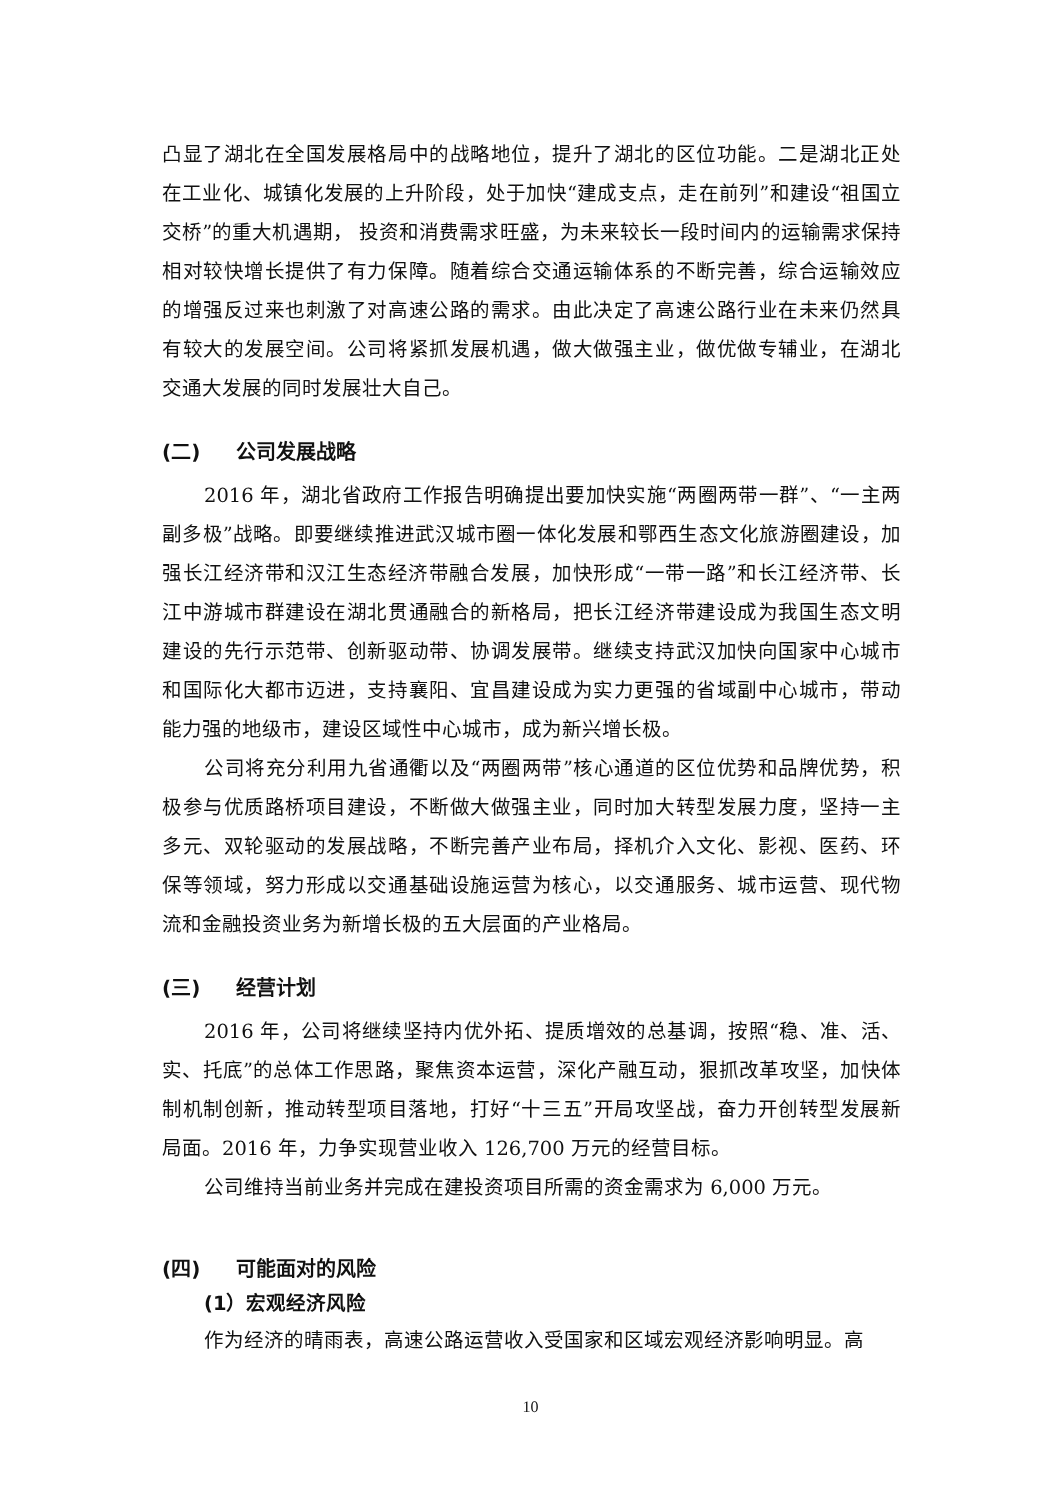凸显了湖北在全国发展格局中的战略地位，提升了湖北的区位功能。二是湖北正处在工业化、城镇化发展的上升阶段，处于加快“建成支点，走在前列”和建设“祖国立交桥”的重大机遇期， 投资和消费需求旺盛，为未来较长一段时间内的运输需求保持相对较快增长提供了有力保障。随着综合交通运输体系的不断完善，综合运输效应的增强反过来也刺激了对高速公路的需求。由此决定了高速公路行业在未来仍然具有较大的发展空间。公司将紧抓发展机遇，做大做强主业，做优做专辅业，在湖北交通大发展的同时发展壮大自己。
(二) 公司发展战略
2016 年，湖北省政府工作报告明确提出要加快实施“两圈两带一群”、“一主两副多极”战略。即要继续推进武汉城市圈一体化发展和鄂西生态文化旅游圈建设，加强长江经济带和汉江生态经济带融合发展，加快形成“一带一路”和长江经济带、长江中游城市群建设在湖北贯通融合的新格局，把长江经济带建设成为我国生态文明建设的先行示范带、创新驱动带、协调发展带。继续支持武汉加快向国家中心城市和国际化大都市迈进，支持襄阳、宜昌建设成为实力更强的省域副中心城市，带动能力强的地级市，建设区域性中心城市，成为新兴增长极。
公司将充分利用九省通衢以及“两圈两带”核心通道的区位优势和品牌优势，积极参与优质路桥项目建设，不断做大做强主业，同时加大转型发展力度，坚持一主多元、双轮驱动的发展战略，不断完善产业布局，择机介入文化、影视、医药、环保等领域，努力形成以交通基础设施运营为核心，以交通服务、城市运营、现代物流和金融投资业务为新增长极的五大层面的产业格局。
(三) 经营计划
2016 年，公司将继续坚持内优外拓、提质增效的总基调，按照“稳、准、活、实、托底”的总体工作思路，聚焦资本运营，深化产融互动，狠抓改革攻坚，加快体制机制创新，推动转型项目落地，打好“十三五”开局攻坚战，奋力开创转型发展新局面。2016 年，力争实现营业收入 126,700 万元的经营目标。
公司维持当前业务并完成在建投资项目所需的资金需求为 6,000 万元。
(四) 可能面对的风险
(1）宏观经济风险
作为经济的晴雨表，高速公路运营收入受国家和区域宏观经济影响明显。高
10